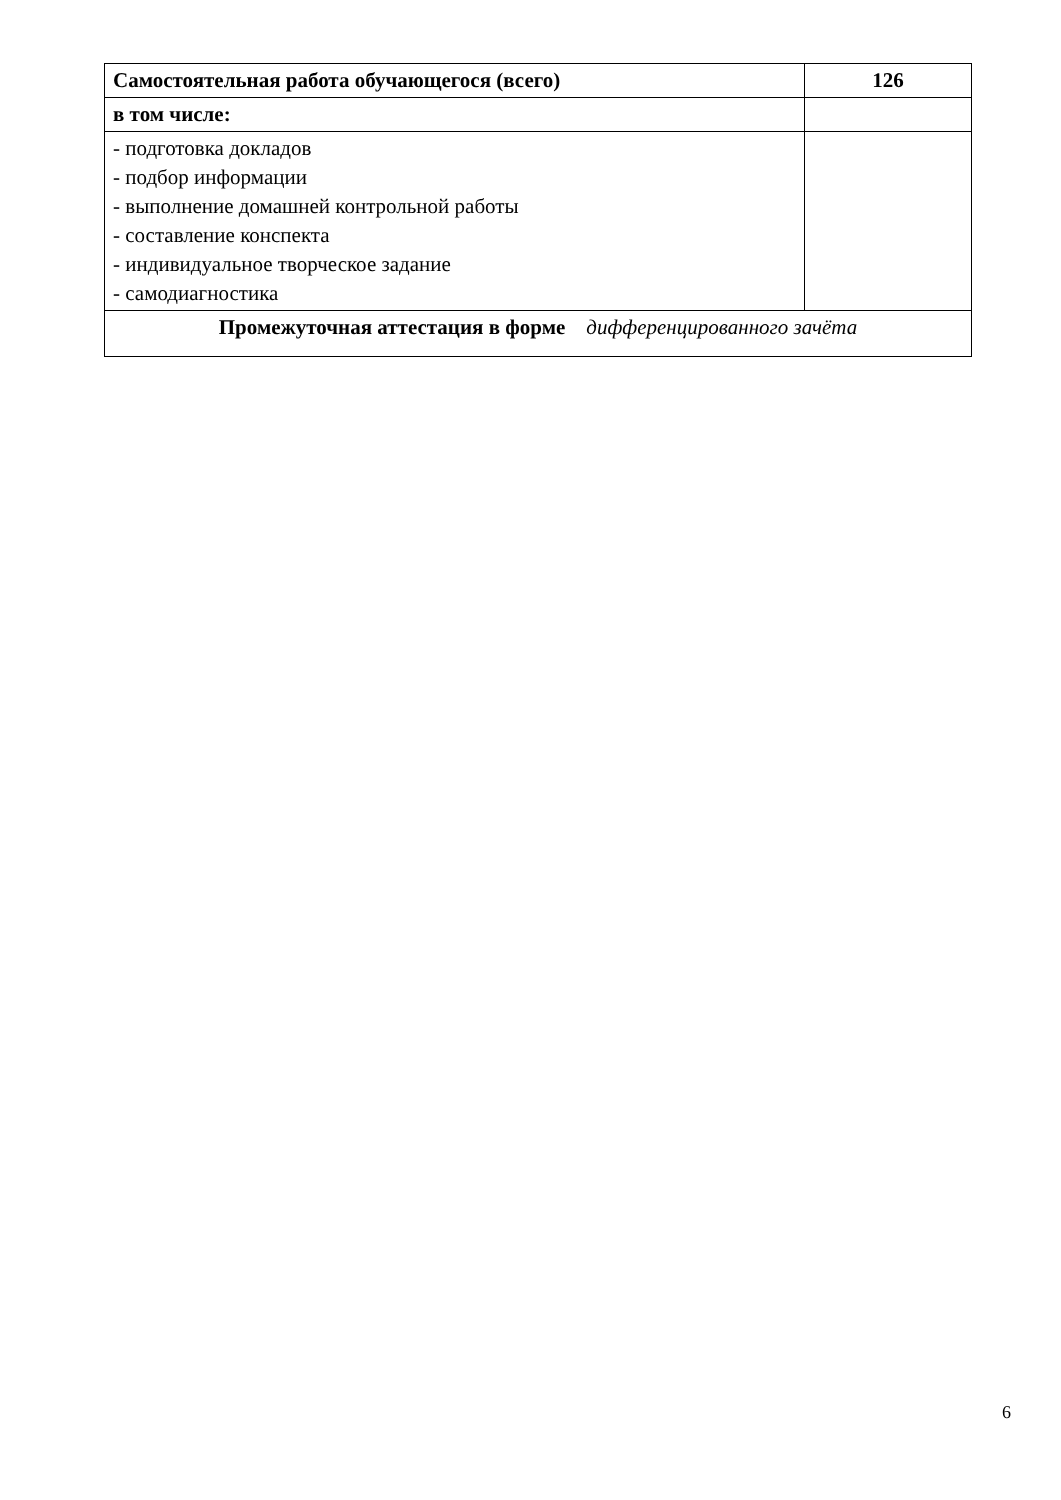| Самостоятельная работа обучающегося (всего) | 126 |
| в том числе: | |
| - подготовка докладов - подбор информации - выполнение домашней контрольной работы - составление конспекта - индивидуальное творческое задание - самодиагностика | |
| Промежуточная аттестация в форме дифференцированного зачёта | |
6